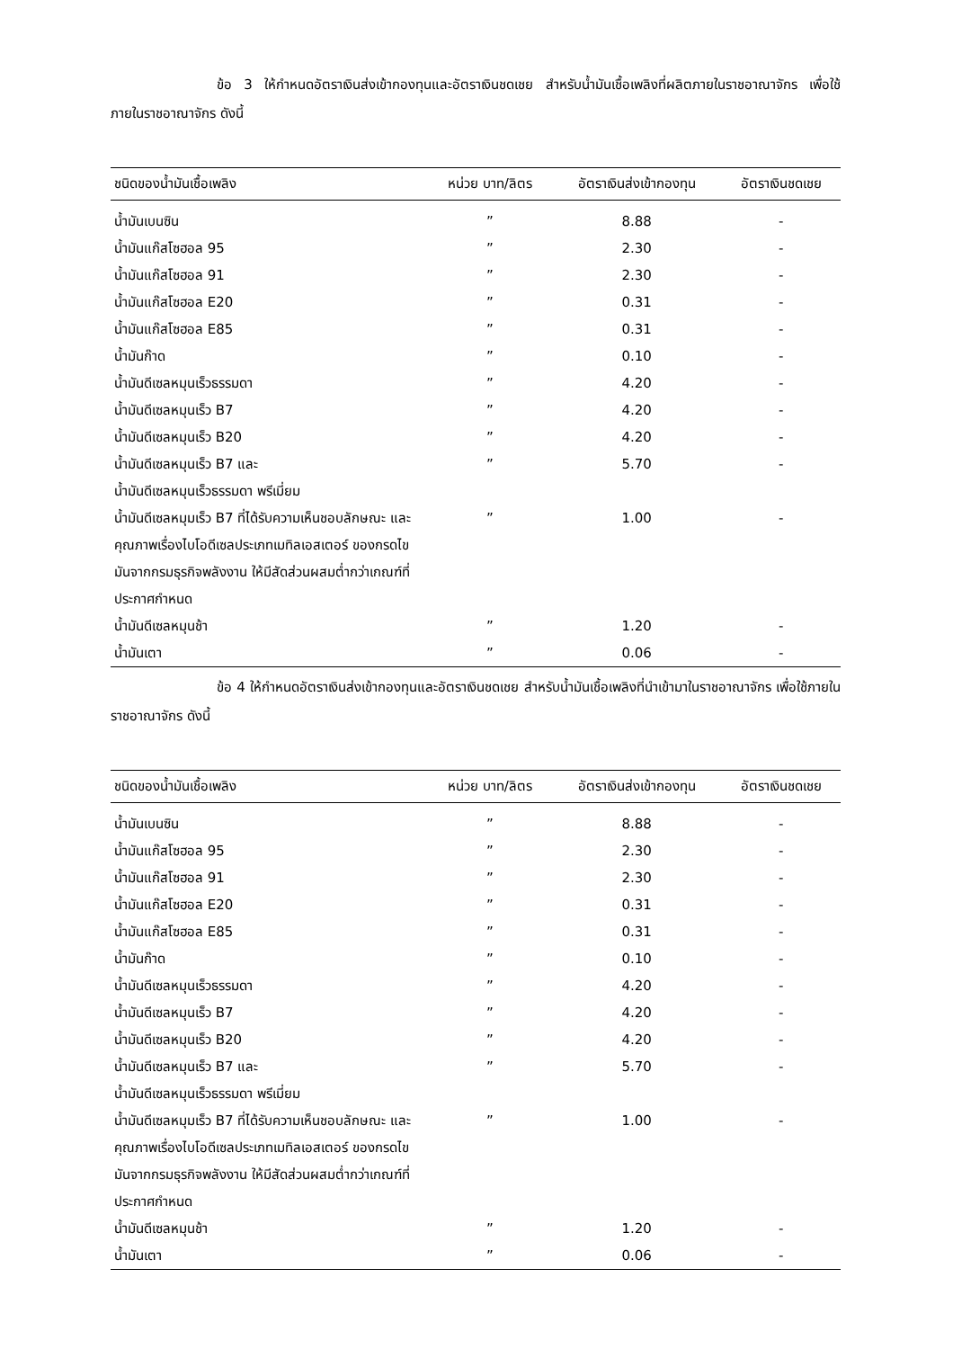ข้อ 3 ให้กำหนดอัตราเงินส่งเข้ากองทุนและอัตราเงินชดเชย สำหรับน้ำมันเชื้อเพลิงที่ผลิตภายในราชอาณาจักร เพื่อใช้ภายในราชอาณาจักร ดังนี้
| ชนิดของน้ำมันเชื้อเพลิง | หน่วย บาท/ลิตร | อัตราเงินส่งเข้ากองทุน | อัตราเงินชดเชย |
| --- | --- | --- | --- |
| น้ำมันเบนซิน | ” | 8.88 | - |
| น้ำมันแก๊สโซฮอล 95 | ” | 2.30 | - |
| น้ำมันแก๊สโซฮอล 91 | ” | 2.30 | - |
| น้ำมันแก๊สโซฮอล E20 | ” | 0.31 | - |
| น้ำมันแก๊สโซฮอล E85 | ” | 0.31 | - |
| น้ำมันก๊าด | ” | 0.10 | - |
| น้ำมันดีเซลหมุนเร็วธรรมดา | ” | 4.20 | - |
| น้ำมันดีเซลหมุนเร็ว B7 | ” | 4.20 | - |
| น้ำมันดีเซลหมุนเร็ว B20 | ” | 4.20 | - |
| น้ำมันดีเซลหมุนเร็ว B7 และ น้ำมันดีเซลหมุนเร็วธรรมดา พรีเมี่ยม | ” | 5.70 | - |
| น้ำมันดีเซลหมุมเร็ว B7 ที่ได้รับความเห็นชอบลักษณะ และ คุณภาพเรื่องไบโอดีเซลประเภทเมทิลเอสเตอร์ ของกรดไขมันจากกรมธุรกิจพลังงาน ให้มีสัดส่วนผสมต่ำกว่าเกณฑ์ที่ประกาศกำหนด | ” | 1.00 | - |
| น้ำมันดีเซลหมุนช้า | ” | 1.20 | - |
| น้ำมันเตา | ” | 0.06 | - |
ข้อ 4 ให้กำหนดอัตราเงินส่งเข้ากองทุนและอัตราเงินชดเชย สำหรับน้ำมันเชื้อเพลิงที่นำเข้ามาในราชอาณาจักร เพื่อใช้ภายในราชอาณาจักร ดังนี้
| ชนิดของน้ำมันเชื้อเพลิง | หน่วย บาท/ลิตร | อัตราเงินส่งเข้ากองทุน | อัตราเงินชดเชย |
| --- | --- | --- | --- |
| น้ำมันเบนซิน | ” | 8.88 | - |
| น้ำมันแก๊สโซฮอล 95 | ” | 2.30 | - |
| น้ำมันแก๊สโซฮอล 91 | ” | 2.30 | - |
| น้ำมันแก๊สโซฮอล E20 | ” | 0.31 | - |
| น้ำมันแก๊สโซฮอล E85 | ” | 0.31 | - |
| น้ำมันก๊าด | ” | 0.10 | - |
| น้ำมันดีเซลหมุนเร็วธรรมดา | ” | 4.20 | - |
| น้ำมันดีเซลหมุนเร็ว B7 | ” | 4.20 | - |
| น้ำมันดีเซลหมุนเร็ว B20 | ” | 4.20 | - |
| น้ำมันดีเซลหมุนเร็ว B7 และ น้ำมันดีเซลหมุนเร็วธรรมดา พรีเมี่ยม | ” | 5.70 | - |
| น้ำมันดีเซลหมุมเร็ว B7 ที่ได้รับความเห็นชอบลักษณะ และ คุณภาพเรื่องไบโอดีเซลประเภทเมทิลเอสเตอร์ ของกรดไขมันจากกรมธุรกิจพลังงาน ให้มีสัดส่วนผสมต่ำกว่าเกณฑ์ที่ประกาศกำหนด | ” | 1.00 | - |
| น้ำมันดีเซลหมุนช้า | ” | 1.20 | - |
| น้ำมันเตา | ” | 0.06 | - |